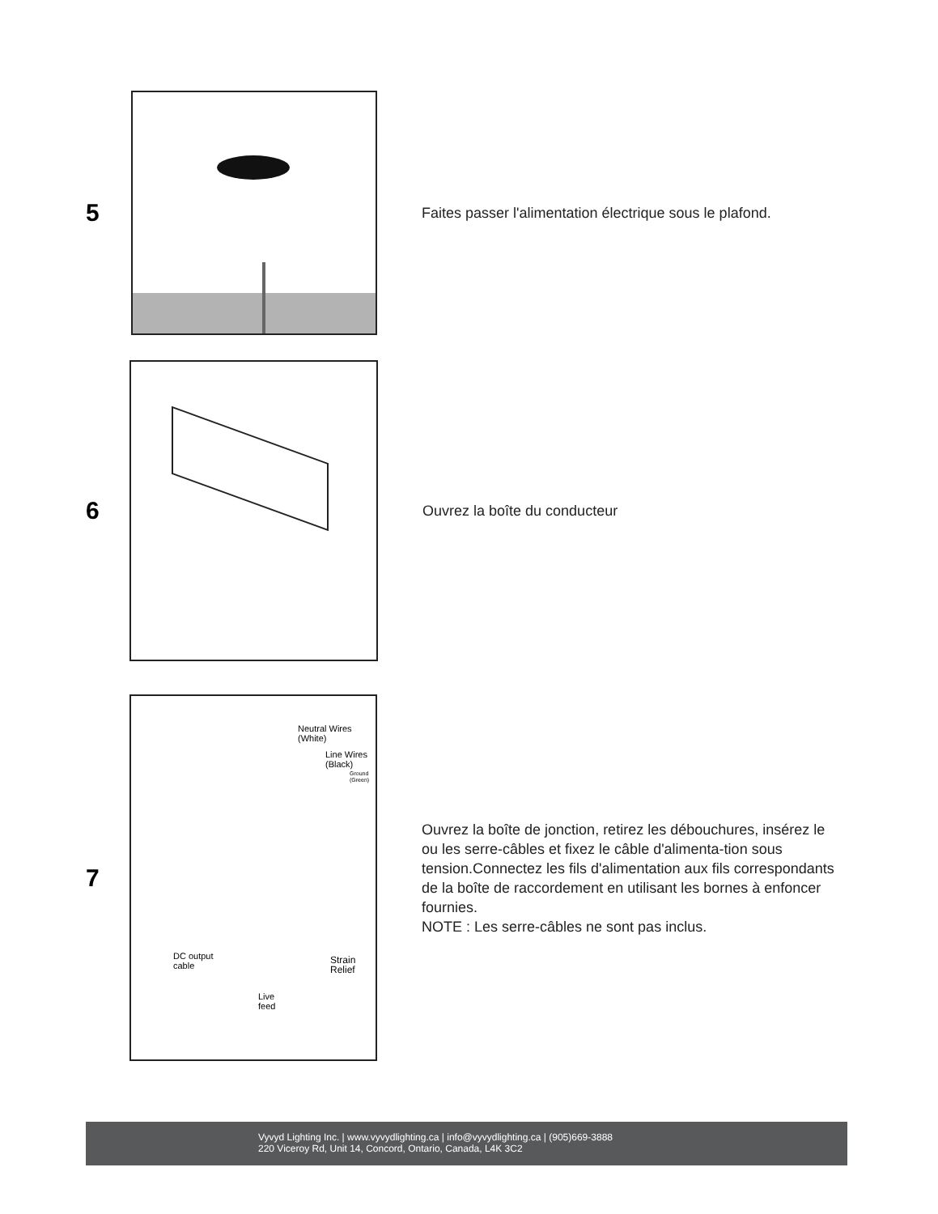5
Faites passer l'alimentation électrique sous le plafond.
6
Ouvrez la boîte du conducteur
7
Neutral Wires
(White)
Line Wires
(Black)
Ground
(Green)
DC output
cable
Strain
Relief
Live
feed
Ouvrez la boîte de jonction, retirez les débouchures, insérez le ou les serre-câbles et fixez le câble d'alimenta-tion sous tension.Connectez les fils d'alimentation aux fils correspondants de la boîte de raccordement en utilisant les bornes à enfoncer fournies.
NOTE : Les serre-câbles ne sont pas inclus.
Vyvyd Lighting Inc. | www.vyvydlighting.ca | info@vyvydlighting.ca | (905)669-3888
220 Viceroy Rd, Unit 14, Concord, Ontario, Canada, L4K 3C2